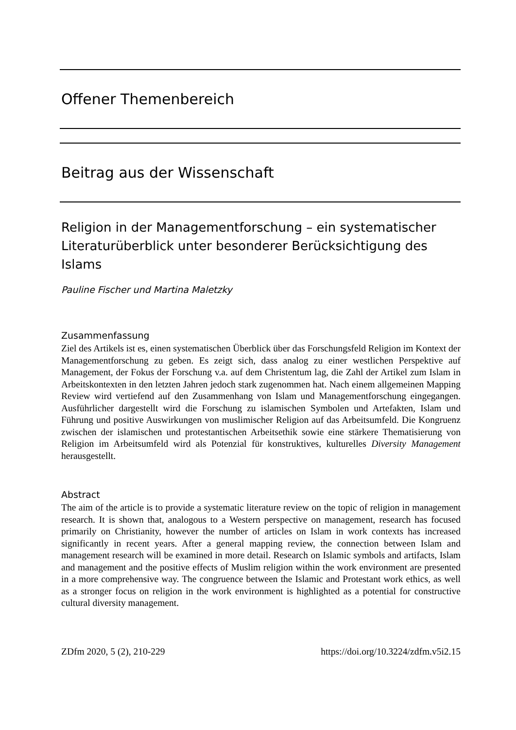Offener Themenbereich
Beitrag aus der Wissenschaft
Religion in der Managementforschung – ein systematischer Literaturüberblick unter besonderer Berücksichtigung des Islams
Pauline Fischer und Martina Maletzky
Zusammenfassung
Ziel des Artikels ist es, einen systematischen Überblick über das Forschungsfeld Religion im Kontext der Managementforschung zu geben. Es zeigt sich, dass analog zu einer westlichen Perspektive auf Management, der Fokus der Forschung v.a. auf dem Christentum lag, die Zahl der Artikel zum Islam in Arbeitskontexten in den letzten Jahren jedoch stark zugenommen hat. Nach einem allgemeinen Mapping Review wird vertiefend auf den Zusammenhang von Islam und Managementforschung eingegangen. Ausführlicher dargestellt wird die Forschung zu islamischen Symbolen und Artefakten, Islam und Führung und positive Auswirkungen von muslimischer Religion auf das Arbeitsumfeld. Die Kongruenz zwischen der islamischen und protestantischen Arbeitsethik sowie eine stärkere Thematisierung von Religion im Arbeitsumfeld wird als Potenzial für konstruktives, kulturelles Diversity Management herausgestellt.
Abstract
The aim of the article is to provide a systematic literature review on the topic of religion in management research. It is shown that, analogous to a Western perspective on management, research has focused primarily on Christianity, however the number of articles on Islam in work contexts has increased significantly in recent years. After a general mapping review, the connection between Islam and management research will be examined in more detail. Research on Islamic symbols and artifacts, Islam and management and the positive effects of Muslim religion within the work environment are presented in a more comprehensive way. The congruence between the Islamic and Protestant work ethics, as well as a stronger focus on religion in the work environment is highlighted as a potential for constructive cultural diversity management.
ZDfm 2020, 5 (2), 210-229 https://doi.org/10.3224/zdfm.v5i2.15